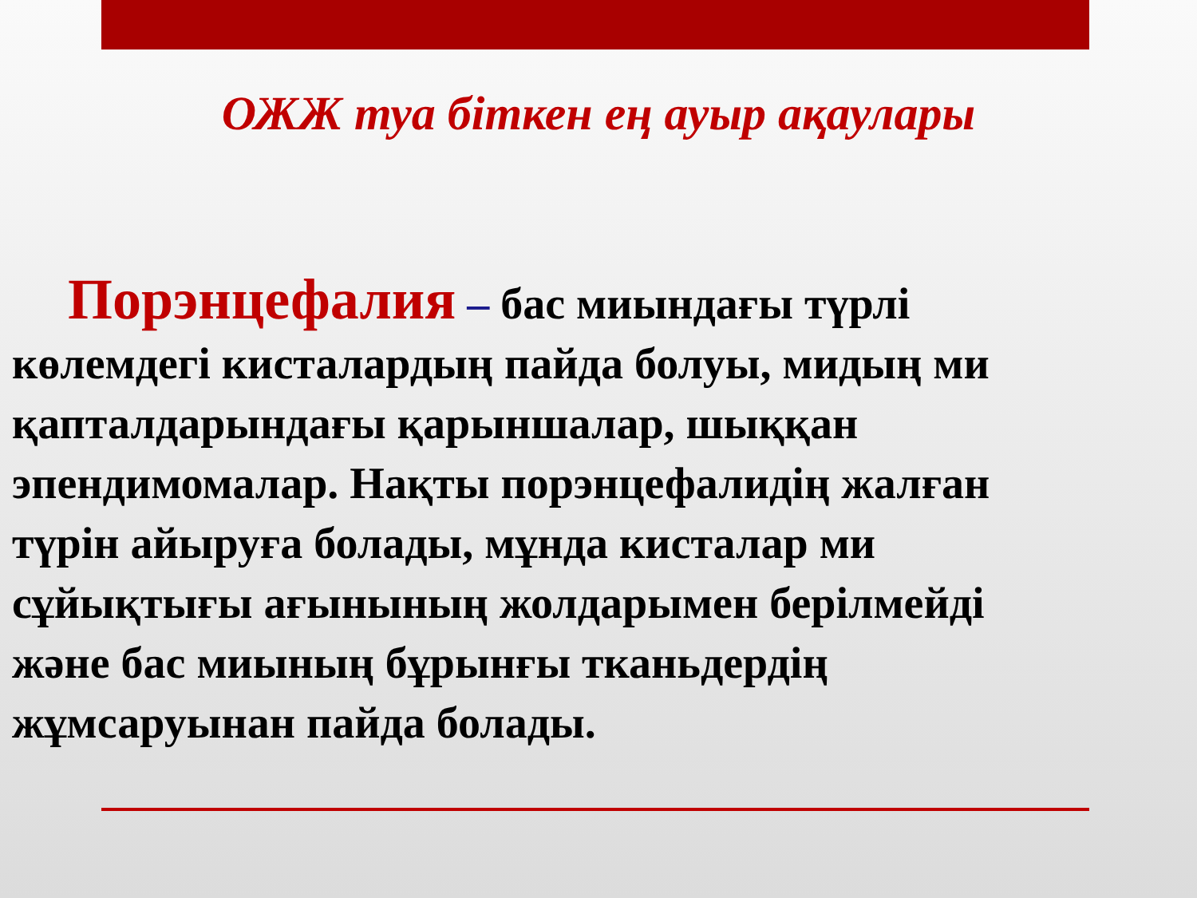ОЖЖ туа біткен ең ауыр ақаулары
Порэнцефалия – бас миындағы түрлі көлемдегі кисталардың пайда болуы, мидың ми қапталдарындағы қарыншалар, шыққан эпендимомалар. Нақты порэнцефалидің жалған түрін айыруға болады, мұнда кисталар ми сұйықтығы ағынының жолдарымен берілмейді және бас миының бұрынғы тканьдердің жұмсаруынан пайда болады.